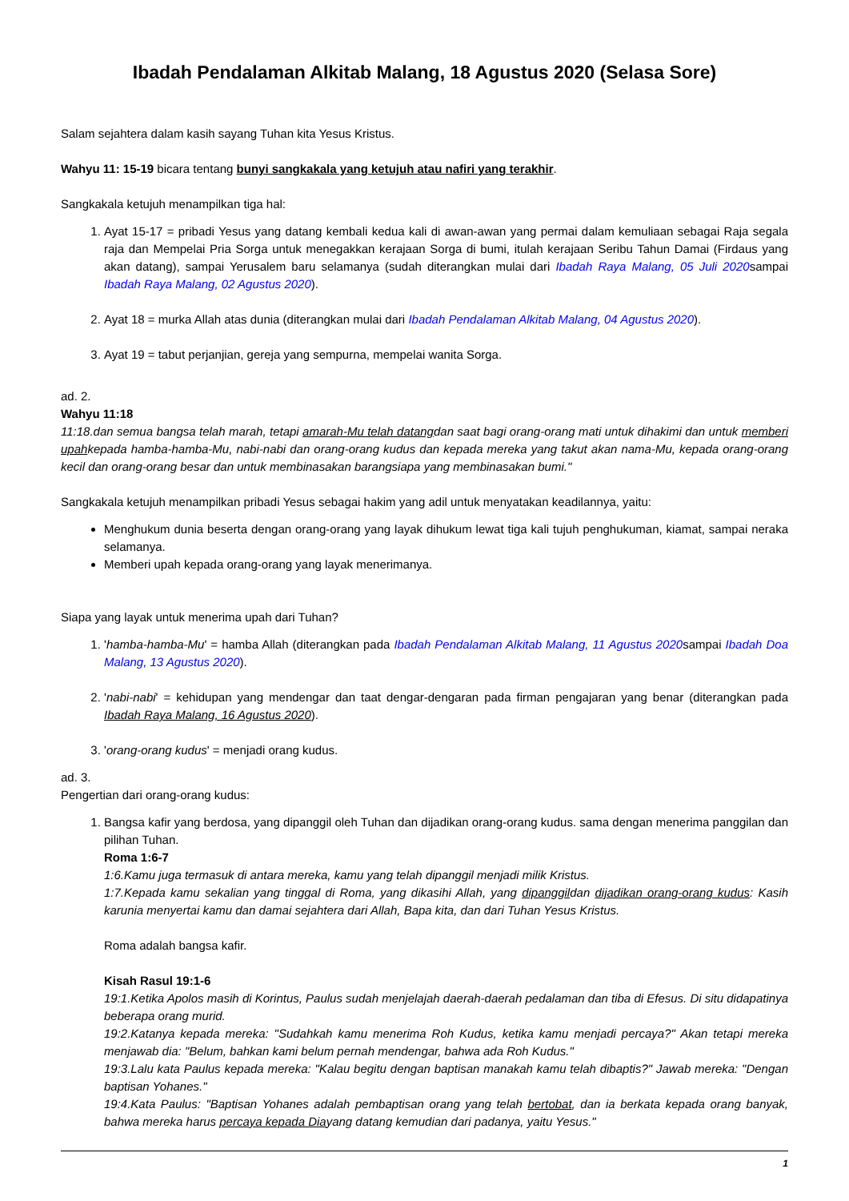Ibadah Pendalaman Alkitab Malang, 18 Agustus 2020 (Selasa Sore)
Salam sejahtera dalam kasih sayang Tuhan kita Yesus Kristus.
Wahyu 11: 15-19 bicara tentang bunyi sangkakala yang ketujuh atau nafiri yang terakhir.
Sangkakala ketujuh menampilkan tiga hal:
1. Ayat 15-17 = pribadi Yesus yang datang kembali kedua kali di awan-awan yang permai dalam kemuliaan sebagai Raja segala raja dan Mempelai Pria Sorga untuk menegakkan kerajaan Sorga di bumi, itulah kerajaan Seribu Tahun Damai (Firdaus yang akan datang), sampai Yerusalem baru selamanya (sudah diterangkan mulai dari Ibadah Raya Malang, 05 Juli 2020sampai Ibadah Raya Malang, 02 Agustus 2020).
2. Ayat 18 = murka Allah atas dunia (diterangkan mulai dari Ibadah Pendalaman Alkitab Malang, 04 Agustus 2020).
3. Ayat 19 = tabut perjanjian, gereja yang sempurna, mempelai wanita Sorga.
ad. 2.
Wahyu 11:18
11:18.dan semua bangsa telah marah, tetapi amarah-Mu telah datangdan saat bagi orang-orang mati untuk dihakimi dan untuk memberi upahkepada hamba-hamba-Mu, nabi-nabi dan orang-orang kudus dan kepada mereka yang takut akan nama-Mu, kepada orang-orang kecil dan orang-orang besar dan untuk membinasakan barangsiapa yang membinasakan bumi."
Sangkakala ketujuh menampilkan pribadi Yesus sebagai hakim yang adil untuk menyatakan keadilannya, yaitu:
Menghukum dunia beserta dengan orang-orang yang layak dihukum lewat tiga kali tujuh penghukuman, kiamat, sampai neraka selamanya.
Memberi upah kepada orang-orang yang layak menerimanya.
Siapa yang layak untuk menerima upah dari Tuhan?
1. 'hamba-hamba-Mu' = hamba Allah (diterangkan pada Ibadah Pendalaman Alkitab Malang, 11 Agustus 2020sampai Ibadah Doa Malang, 13 Agustus 2020).
2. 'nabi-nabi' = kehidupan yang mendengar dan taat dengar-dengaran pada firman pengajaran yang benar (diterangkan pada Ibadah Raya Malang, 16 Agustus 2020).
3. 'orang-orang kudus' = menjadi orang kudus.
ad. 3.
Pengertian dari orang-orang kudus:
1. Bangsa kafir yang berdosa, yang dipanggil oleh Tuhan dan dijadikan orang-orang kudus. sama dengan menerima panggilan dan pilihan Tuhan.
Roma 1:6-7
1:6.Kamu juga termasuk di antara mereka, kamu yang telah dipanggil menjadi milik Kristus.
1:7.Kepada kamu sekalian yang tinggal di Roma, yang dikasihi Allah, yang dipanggildan dijadikan orang-orang kudus: Kasih karunia menyertai kamu dan damai sejahtera dari Allah, Bapa kita, dan dari Tuhan Yesus Kristus.
Roma adalah bangsa kafir.
Kisah Rasul 19:1-6
19:1.Ketika Apolos masih di Korintus, Paulus sudah menjelajah daerah-daerah pedalaman dan tiba di Efesus. Di situ didapatinya beberapa orang murid.
19:2.Katanya kepada mereka: "Sudahkah kamu menerima Roh Kudus, ketika kamu menjadi percaya?" Akan tetapi mereka menjawab dia: "Belum, bahkan kami belum pernah mendengar, bahwa ada Roh Kudus."
19:3.Lalu kata Paulus kepada mereka: "Kalau begitu dengan baptisan manakah kamu telah dibaptis?" Jawab mereka: "Dengan baptisan Yohanes."
19:4.Kata Paulus: "Baptisan Yohanes adalah pembaptisan orang yang telah bertobat, dan ia berkata kepada orang banyak, bahwa mereka harus percaya kepada Diayang datang kemudian dari padanya, yaitu Yesus."
1